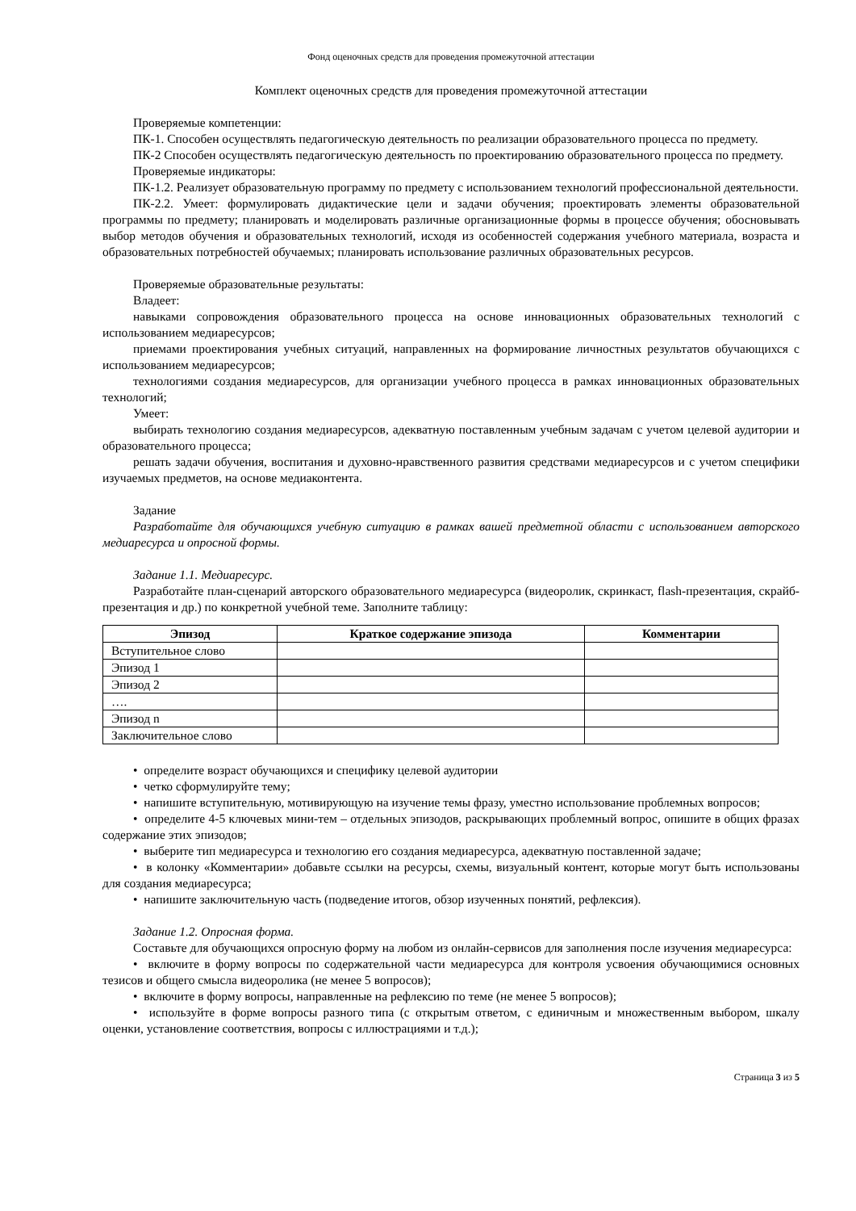Фонд оценочных средств для проведения промежуточной аттестации
Комплект оценочных средств для проведения промежуточной аттестации
Проверяемые компетенции:
ПК-1. Способен осуществлять педагогическую деятельность по реализации образовательного процесса по предмету.
ПК-2 Способен осуществлять педагогическую деятельность по проектированию образовательного процесса по предмету.
Проверяемые индикаторы:
ПК-1.2. Реализует образовательную программу по предмету с использованием технологий профессиональной деятельности.
ПК-2.2. Умеет: формулировать дидактические цели и задачи обучения; проектировать элементы образовательной программы по предмету; планировать и моделировать различные организационные формы в процессе обучения; обосновывать выбор методов обучения и образовательных технологий, исходя из особенностей содержания учебного материала, возраста и образовательных потребностей обучаемых; планировать использование различных образовательных ресурсов.
Проверяемые образовательные результаты:
Владеет:
навыками сопровождения образовательного процесса на основе инновационных образовательных технологий с использованием медиаресурсов;
приемами проектирования учебных ситуаций, направленных на формирование личностных результатов обучающихся с использованием медиаресурсов;
технологиями создания медиаресурсов, для организации учебного процесса в рамках инновационных образовательных технологий;
Умеет:
выбирать технологию создания медиаресурсов, адекватную поставленным учебным задачам с учетом целевой аудитории и образовательного процесса;
решать задачи обучения, воспитания и духовно-нравственного развития средствами медиаресурсов и с учетом специфики изучаемых предметов, на основе медиаконтента.
Задание
Разработайте для обучающихся учебную ситуацию в рамках вашей предметной области с использованием авторского медиаресурса и опросной формы.
Задание 1.1. Медиаресурс.
Разработайте план-сценарий авторского образовательного медиаресурса (видеоролик, скринкаст, flash-презентация, скрайб-презентация и др.) по конкретной учебной теме. Заполните таблицу:
| Эпизод | Краткое содержание эпизода | Комментарии |
| --- | --- | --- |
| Вступительное слово | | |
| Эпизод 1 | | |
| Эпизод 2 | | |
| …. | | |
| Эпизод n | | |
| Заключительное слово | | |
• определите возраст обучающихся и специфику целевой аудитории
• четко сформулируйте тему;
• напишите вступительную, мотивирующую на изучение темы фразу, уместно использование проблемных вопросов;
• определите 4-5 ключевых мини-тем – отдельных эпизодов, раскрывающих проблемный вопрос, опишите в общих фразах содержание этих эпизодов;
• выберите тип медиаресурса и технологию его создания медиаресурса, адекватную поставленной задаче;
• в колонку «Комментарии» добавьте ссылки на ресурсы, схемы, визуальный контент, которые могут быть использованы для создания медиаресурса;
• напишите заключительную часть (подведение итогов, обзор изученных понятий, рефлексия).
Задание 1.2. Опросная форма.
Составьте для обучающихся опросную форму на любом из онлайн-сервисов для заполнения после изучения медиаресурса:
• включите в форму вопросы по содержательной части медиаресурса для контроля усвоения обучающимися основных тезисов и общего смысла видеоролика (не менее 5 вопросов);
• включите в форму вопросы, направленные на рефлексию по теме (не менее 5 вопросов);
• используйте в форме вопросы разного типа (с открытым ответом, с единичным и множественным выбором, шкалу оценки, установление соответствия, вопросы с иллюстрациями и т.д.);
Страница 3 из 5